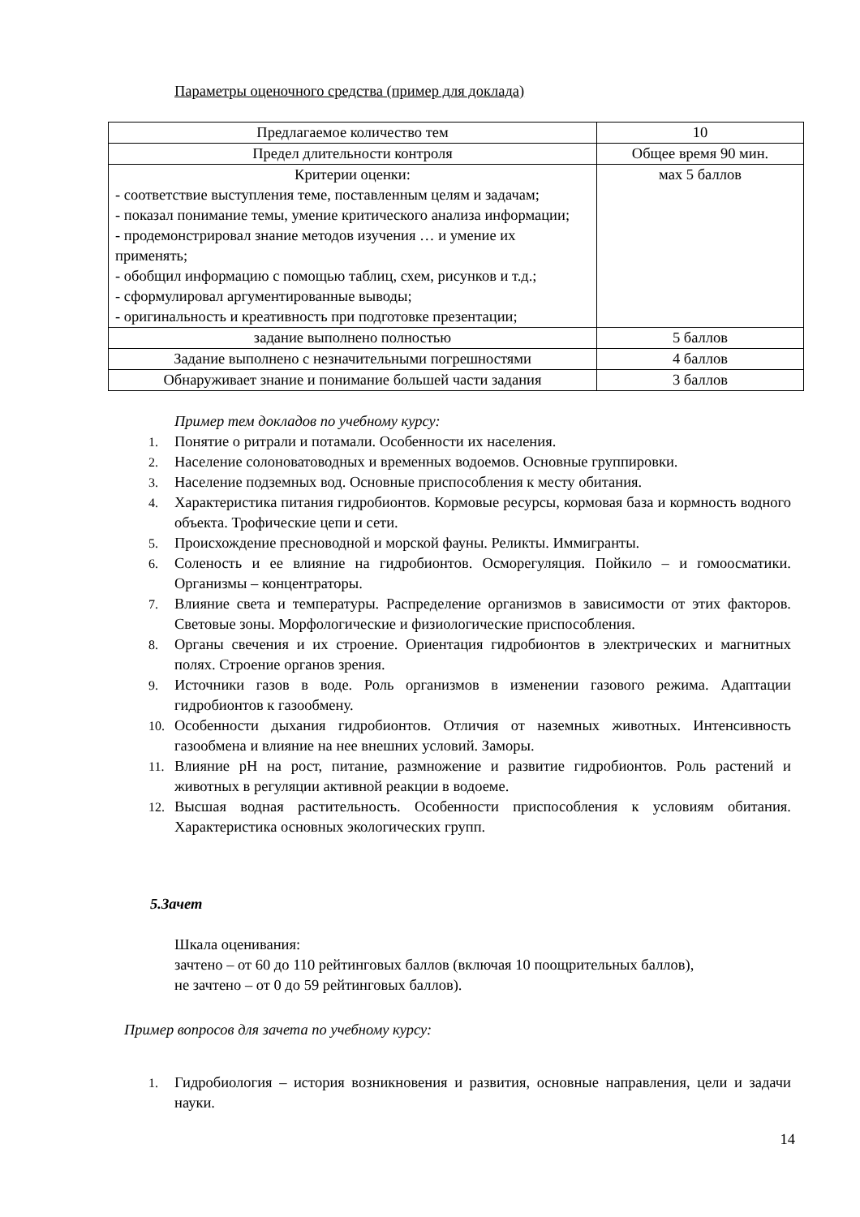Параметры оценочного средства (пример для доклада)
| Предлагаемое количество тем | 10 |
| Предел длительности контроля | Общее время 90 мин. |
| Критерии оценки: - соответствие выступления теме, поставленным целям и задачам; - показал понимание темы, умение критического анализа информации; - продемонстрировал знание методов изучения … и умение их применять; - обобщил информацию с помощью таблиц, схем, рисунков и т.д.; - сформулировал аргументированные выводы; - оригинальность и креативность при подготовке презентации; | мах 5 баллов |
| задание выполнено полностью | 5 баллов |
| Задание выполнено с незначительными погрешностями | 4 баллов |
| Обнаруживает знание и понимание большей части задания | 3 баллов |
Пример тем докладов по учебному курсу:
1. Понятие о ритрали и потамали. Особенности их населения.
2. Население солоноватоводных и временных водоемов. Основные группировки.
3. Население подземных вод. Основные приспособления к месту обитания.
4. Характеристика питания гидробионтов. Кормовые ресурсы, кормовая база и кормность водного объекта. Трофические цепи и сети.
5. Происхождение пресноводной и морской фауны. Реликты. Иммигранты.
6. Соленость и ее влияние на гидробионтов. Осморегуляция. Пойкило – и гомоосматики. Организмы – концентраторы.
7. Влияние света и температуры. Распределение организмов в зависимости от этих факторов. Световые зоны. Морфологические и физиологические приспособления.
8. Органы свечения и их строение. Ориентация гидробионтов в электрических и магнитных полях. Строение органов зрения.
9. Источники газов в воде. Роль организмов в изменении газового режима. Адаптации гидробионтов к газообмену.
10. Особенности дыхания гидробионтов. Отличия от наземных животных. Интенсивность газообмена и влияние на нее внешних условий. Заморы.
11. Влияние pH на рост, питание, размножение и развитие гидробионтов. Роль растений и животных в регуляции активной реакции в водоеме.
12. Высшая водная растительность. Особенности приспособления к условиям обитания. Характеристика основных экологических групп.
5.Зачет
Шкала оценивания:
зачтено – от 60 до 110 рейтинговых баллов (включая 10 поощрительных баллов),
не зачтено – от 0 до 59 рейтинговых баллов).
Пример вопросов для зачета по учебному курсу:
1. Гидробиология – история возникновения и развития, основные направления, цели и задачи науки.
14